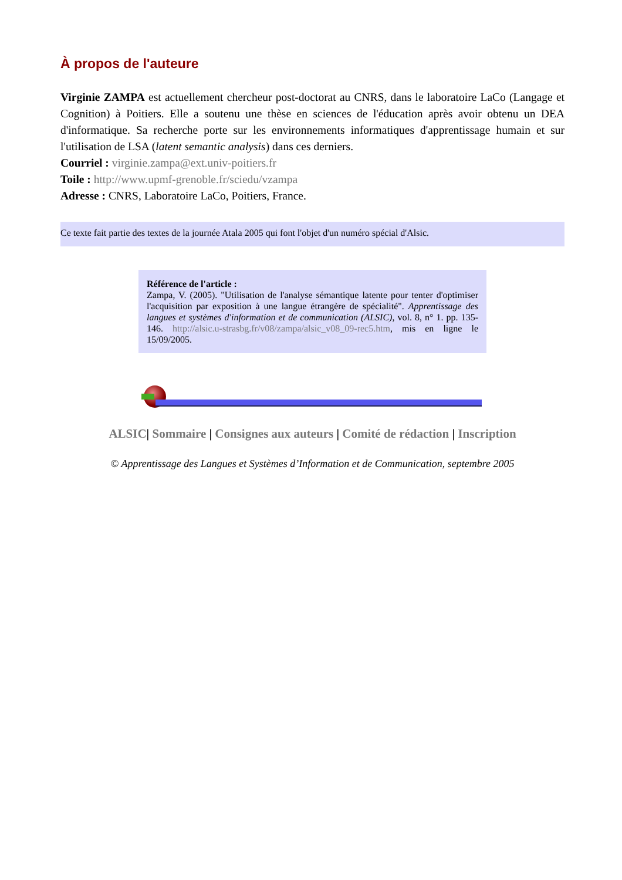À propos de l'auteure
Virginie ZAMPA est actuellement chercheur post-doctorat au CNRS, dans le laboratoire LaCo (Langage et Cognition) à Poitiers. Elle a soutenu une thèse en sciences de l'éducation après avoir obtenu un DEA d'informatique. Sa recherche porte sur les environnements informatiques d'apprentissage humain et sur l'utilisation de LSA (latent semantic analysis) dans ces derniers.
Courriel : virginie.zampa@ext.univ-poitiers.fr
Toile : http://www.upmf-grenoble.fr/sciedu/vzampa
Adresse : CNRS, Laboratoire LaCo, Poitiers, France.
Ce texte fait partie des textes de la journée Atala 2005 qui font l'objet d'un numéro spécial d'Alsic.
Référence de l'article :
Zampa, V. (2005). "Utilisation de l'analyse sémantique latente pour tenter d'optimiser l'acquisition par exposition à une langue étrangère de spécialité". Apprentissage des langues et systèmes d'information et de communication (ALSIC), vol. 8, n° 1. pp. 135-146. http://alsic.u-strasbg.fr/v08/zampa/alsic_v08_09-rec5.htm, mis en ligne le 15/09/2005.
ALSIC| Sommaire | Consignes aux auteurs | Comité de rédaction | Inscription
© Apprentissage des Langues et Systèmes d’Information et de Communication, septembre 2005